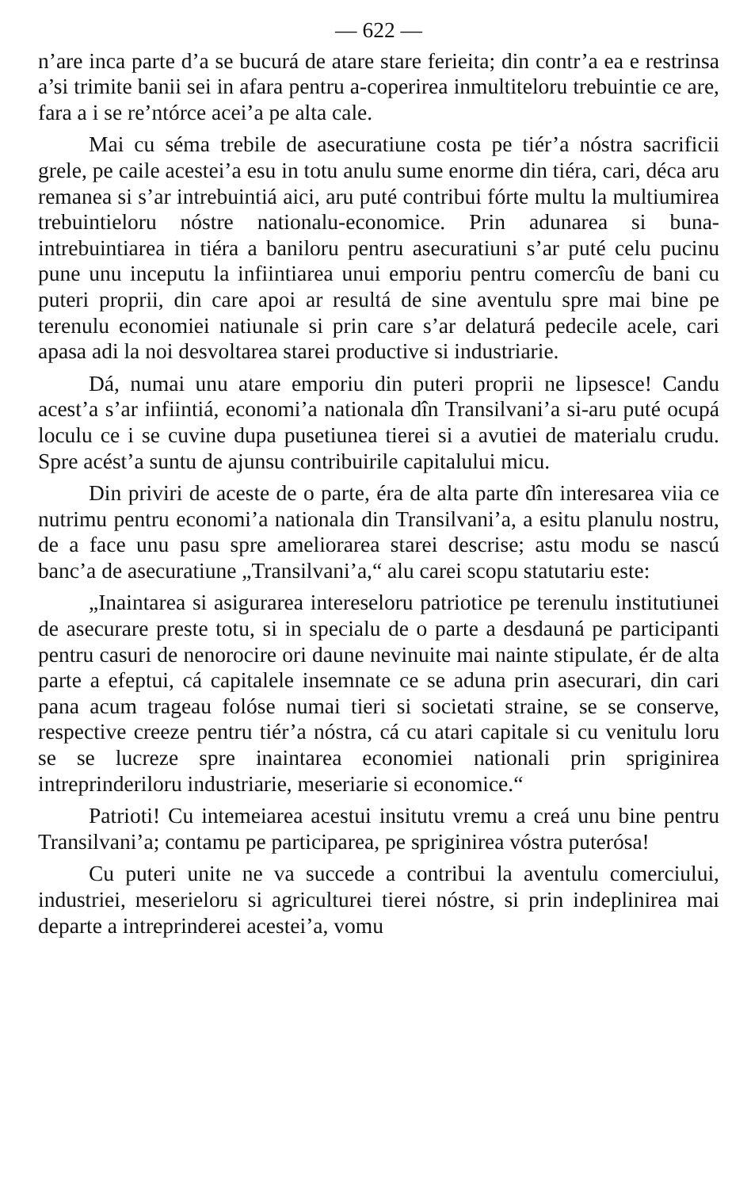— 622 —
n’are inca parte d’a se bucurá de atare stare ferieita; din contr’a ea e restrinsa a’si trimite banii sei in afara pentru a-coperirea inmultiteloru trebuintie ce are, fara a i se re’ntórce acei’a pe alta cale.
Mai cu séma trebile de asecuratiune costa pe tiér’a nóstra sacrificii grele, pe caile acestei’a esu in totu anulu sume enorme din tiéra, cari, déca aru remanea si s’ar intrebuintiá aici, aru puté contribui fórte multu la multiumirea trebuintieloru nóstre nationalu-economice. Prin adunarea si buna-intrebuintiarea in tiéra a baniloru pentru asecuratiuni s’ar puté celu pucinu pune unu inceputu la infiintiarea unui emporiu pentru comercîu de bani cu puteri proprii, din care apoi ar resultá de sine aventulu spre mai bine pe terenulu economiei natiunale si prin care s’ar delaturá pedecile acele, cari apasa adi la noi desvoltarea starei productive si industriarie.
Dá, numai unu atare emporiu din puteri proprii ne lipsesce! Candu acest’a s’ar infiintiá, economi’a nationala dîn Transilvani’a si-aru puté ocupá loculu ce i se cuvine dupa pusetiunea tierei si a avutiei de materialu crudu. Spre acést’a suntu de ajunsu contribuirile capitalului micu.
Din priviri de aceste de o parte, éra de alta parte dîn interesarea viia ce nutrimu pentru economi’a nationala din Transilvani’a, a esitu planulu nostru, de a face unu pasu spre ameliorarea starei descrise; astu modu se nascú banc’a de asecuratiune „Transilvani’a,“ alu carei scopu statutariu este:
„Inaintarea si asigurarea intereseloru patriotice pe terenulu institutiunei de asecurare preste totu, si in specialu de o parte a desdauná pe participanti pentru casuri de nenorocire ori daune nevinuite mai nainte stipulate, ér de alta parte a efeptui, cá capitalele insemnate ce se aduna prin asecurari, din cari pana acum trageau folóse numai tieri si societati straine, se se conserve, respective creeze pentru tiér’a nóstra, cá cu atari capitale si cu venitulu loru se se lucreze spre inaintarea economiei nationali prin spriginirea intreprinderiloru industriarie, meseriarie si economice.“
Patrioti! Cu intemeiarea acestui insitutu vremu a creá unu bine pentru Transilvani’a; contamu pe participarea, pe spriginirea vóstra puterósa!
Cu puteri unite ne va succede a contribui la aventulu comerciului, industriei, meserieloru si agriculturei tierei nóstre, si prin indeplinirea mai departe a intreprinderei acestei’a, vomu